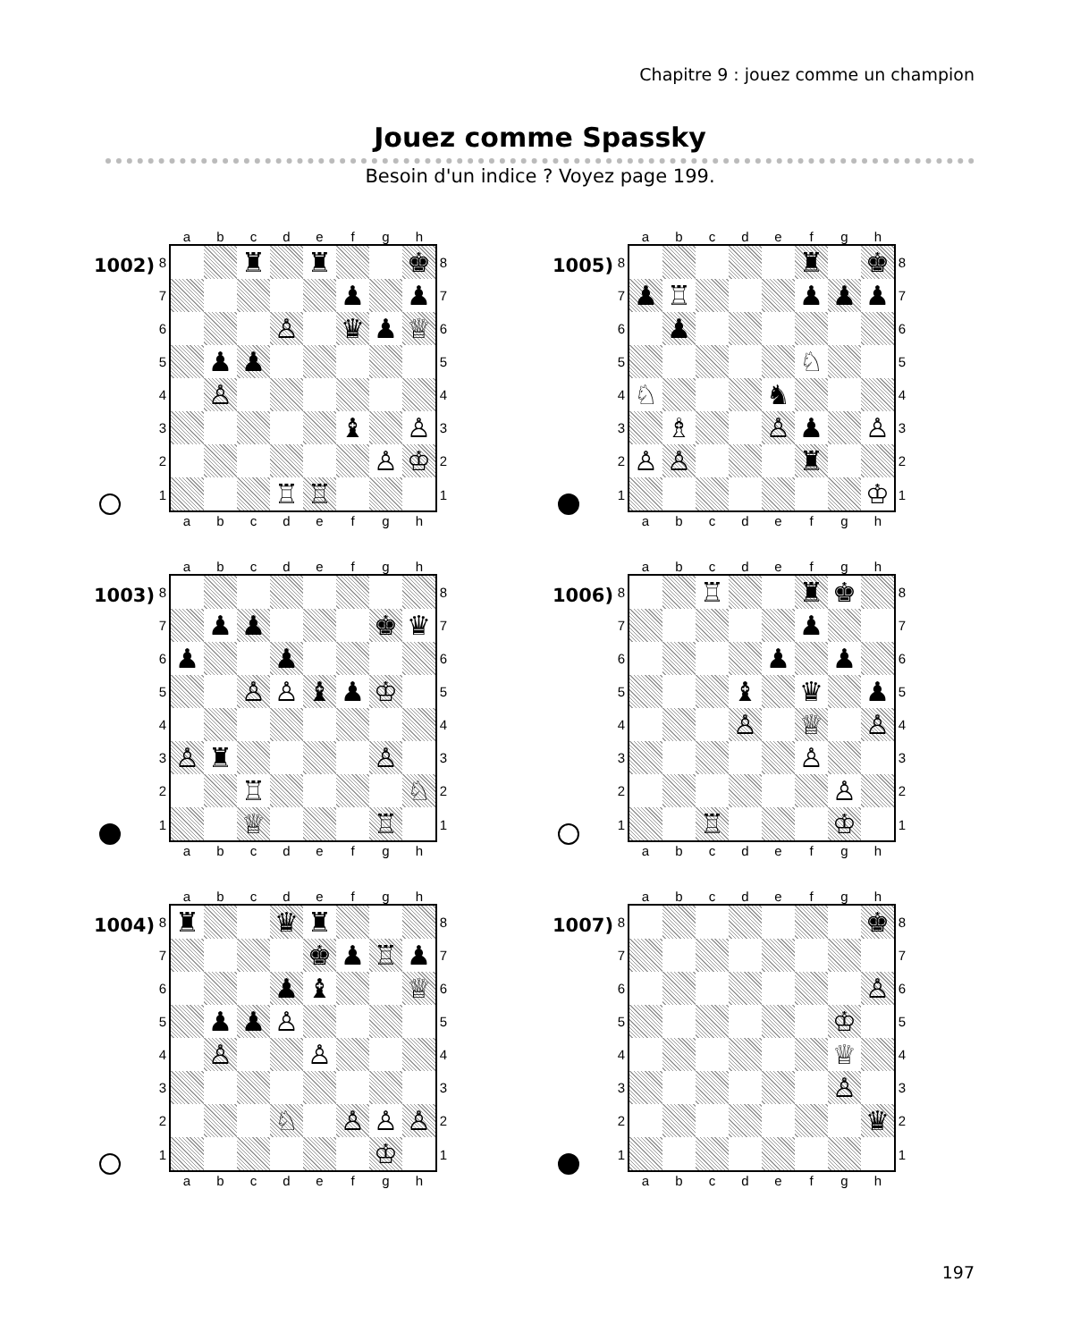Chapitre 9 : jouez comme un champion
Jouez comme Spassky
Besoin d'un indice ? Voyez page 199.
1002)
| | a | b | c | d | e | f | g | h | |
| 8 | | | ♜ | | ♜ | | | ♚ | 8 |
| 7 | | | | | | ♟ | | ♟ | 7 |
| 6 | | | | ♙ | | ♛ | ♟ | ♕ | 6 |
| 5 | | ♟ | ♟ | | | | | | 5 |
| 4 | | ♙ | | | | | | | 4 |
| 3 | | | | | | ♝ | | ♙ | 3 |
| 2 | | | | | | | ♙ | ♔ | 2 |
| 1 | | | | ♖ | ♖ | | | | 1 |
| | a | b | c | d | e | f | g | h | |
1003)
| | a | b | c | d | e | f | g | h | |
| 8 | | | | | | | | | 8 |
| 7 | | ♟ | ♟ | | | | ♚ | ♛ | 7 |
| 6 | ♟ | | | ♟ | | | | | 6 |
| 5 | | | ♙ | ♙ | ♝ | ♟ | ♔ | | 5 |
| 4 | | | | | | | | | 4 |
| 3 | ♙ | ♜ | | | | | ♙ | | 3 |
| 2 | | | ♖ | | | | | ♘ | 2 |
| 1 | | | ♕ | | | | ♖ | | 1 |
| | a | b | c | d | e | f | g | h | |
1004)
| | a | b | c | d | e | f | g | h | |
| 8 | ♜ | | | ♛ | ♜ | | | | 8 |
| 7 | | | | | ♚ | ♟ | ♖ | ♟ | 7 |
| 6 | | | | ♟ | ♝ | | | ♕ | 6 |
| 5 | | ♟ | ♟ | ♙ | | | | | 5 |
| 4 | | ♙ | | | ♙ | | | | 4 |
| 3 | | | | | | | | | 3 |
| 2 | | | | ♘ | | ♙ | ♙ | ♙ | 2 |
| 1 | | | | | | | ♔ | | 1 |
| | a | b | c | d | e | f | g | h | |
1005)
| | a | b | c | d | e | f | g | h | |
| 8 | | | | | | ♜ | | ♚ | 8 |
| 7 | ♟ | ♖ | | | | ♟ | ♟ | ♟ | 7 |
| 6 | | ♟ | | | | | | | 6 |
| 5 | | | | | | ♘ | | | 5 |
| 4 | ♘ | | | | ♞ | | | | 4 |
| 3 | | ♗ | | | ♙ | ♟ | | ♙ | 3 |
| 2 | ♙ | ♙ | | | | ♜ | | | 2 |
| 1 | | | | | | | | ♔ | 1 |
| | a | b | c | d | e | f | g | h | |
1006)
| | a | b | c | d | e | f | g | h | |
| 8 | | | ♖ | | | ♜ | ♚ | | 8 |
| 7 | | | | | | ♟ | | | 7 |
| 6 | | | | | ♟ | | ♟ | | 6 |
| 5 | | | | ♝ | | ♛ | | ♟ | 5 |
| 4 | | | | ♙ | | ♕ | | ♙ | 4 |
| 3 | | | | | | ♙ | | | 3 |
| 2 | | | | | | | ♙ | | 2 |
| 1 | | | ♖ | | | | ♔ | | 1 |
| | a | b | c | d | e | f | g | h | |
1007)
| | a | b | c | d | e | f | g | h | |
| 8 | | | | | | | | ♚ | 8 |
| 7 | | | | | | | | | 7 |
| 6 | | | | | | | | ♙ | 6 |
| 5 | | | | | | | ♔ | | 5 |
| 4 | | | | | | | ♕ | | 4 |
| 3 | | | | | | | ♙ | | 3 |
| 2 | | | | | | | | ♛ | 2 |
| 1 | | | | | | | | | 1 |
| | a | b | c | d | e | f | g | h | |
197